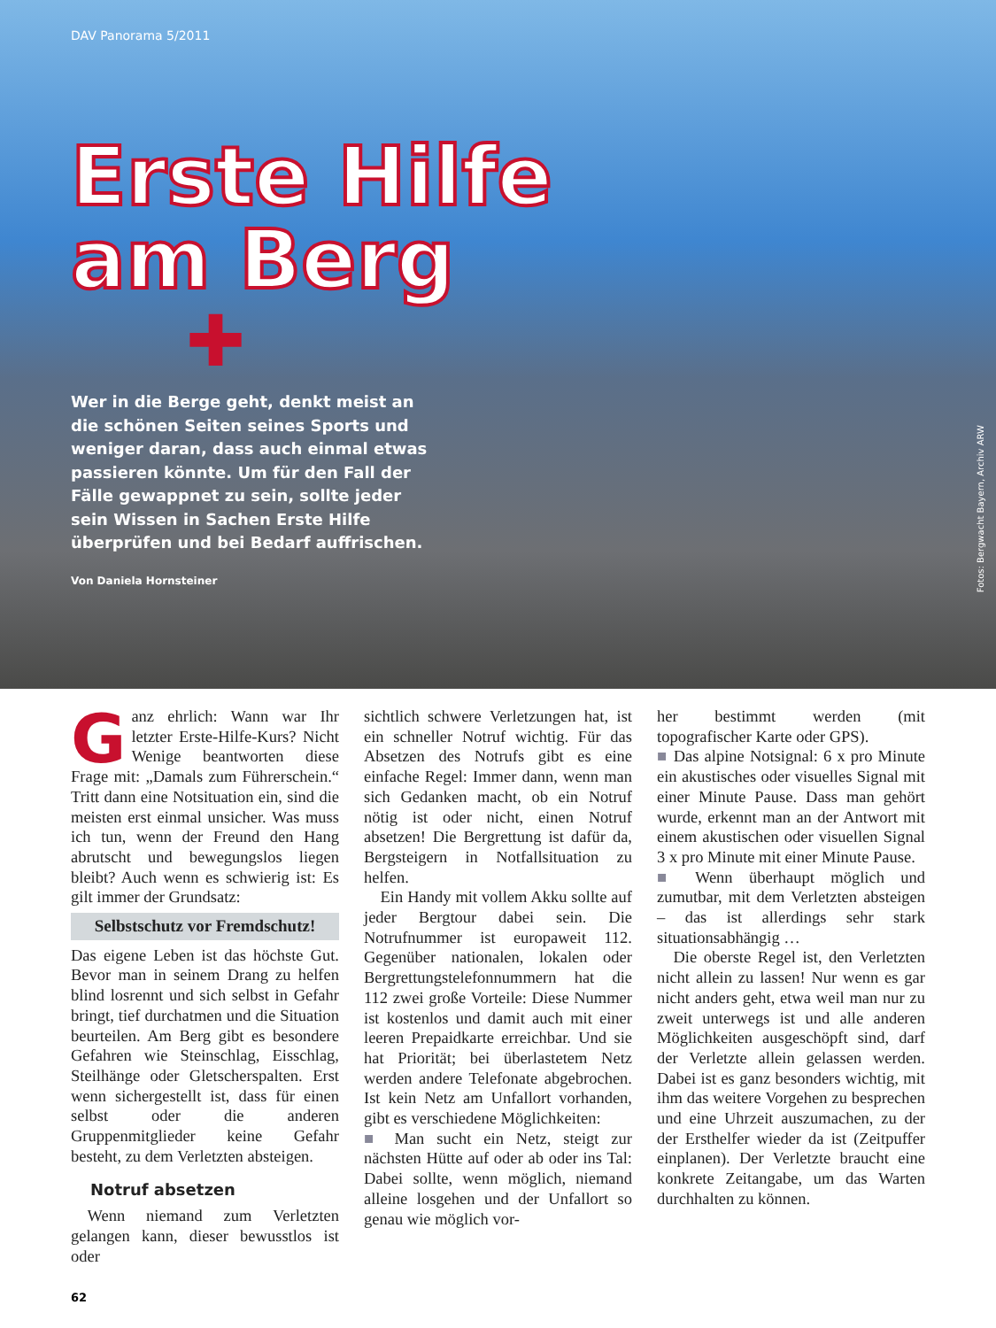DAV Panorama 5/2011
Erste Hilfe
am Berg
✚
Wer in die Berge geht, denkt meist an die schönen Seiten seines Sports und weniger daran, dass auch einmal etwas passieren könnte. Um für den Fall der Fälle gewappnet zu sein, sollte jeder sein Wissen in Sachen Erste Hilfe überprüfen und bei Bedarf auffrischen.
Von Daniela Hornsteiner
Fotos: Bergwacht Bayern, Archiv ARW
Ganz ehrlich: Wann war Ihr letzter Erste-Hilfe-Kurs? Nicht Wenige beantworten diese Frage mit: „Damals zum Führerschein.“ Tritt dann eine Notsituation ein, sind die meisten erst einmal unsicher. Was muss ich tun, wenn der Freund den Hang abrutscht und bewegungslos liegen bleibt? Auch wenn es schwierig ist: Es gilt immer der Grundsatz:
Selbstschutz vor Fremdschutz!
Das eigene Leben ist das höchste Gut. Bevor man in seinem Drang zu helfen blind losrennt und sich selbst in Gefahr bringt, tief durchatmen und die Situation beurteilen. Am Berg gibt es besondere Gefahren wie Steinschlag, Eisschlag, Steilhänge oder Gletscherspalten. Erst wenn sichergestellt ist, dass für einen selbst oder die anderen Gruppenmitglieder keine Gefahr besteht, zu dem Verletzten absteigen.
Notruf absetzen
 Wenn niemand zum Verletzten gelangen kann, dieser bewusstlos ist oder
sichtlich schwere Verletzungen hat, ist ein schneller Notruf wichtig. Für das Absetzen des Notrufs gibt es eine einfache Regel: Immer dann, wenn man sich Gedanken macht, ob ein Notruf nötig ist oder nicht, einen Notruf absetzen! Die Bergrettung ist dafür da, Bergsteigern in Notfallsituation zu helfen.
 Ein Handy mit vollem Akku sollte auf jeder Bergtour dabei sein. Die Notrufnummer ist europaweit 112. Gegenüber nationalen, lokalen oder Bergrettungstelefonnummern hat die 112 zwei große Vorteile: Diese Nummer ist kostenlos und damit auch mit einer leeren Prepaidkarte erreichbar. Und sie hat Priorität; bei überlastetem Netz werden andere Telefonate abgebrochen. Ist kein Netz am Unfallort vorhanden, gibt es verschiedene Möglichkeiten:
■ Man sucht ein Netz, steigt zur nächsten Hütte auf oder ab oder ins Tal: Dabei sollte, wenn möglich, niemand alleine losgehen und der Unfallort so genau wie möglich vor-
her bestimmt werden (mit topografischer Karte oder GPS).
■ Das alpine Notsignal: 6 x pro Minute ein akustisches oder visuelles Signal mit einer Minute Pause. Dass man gehört wurde, erkennt man an der Antwort mit einem akustischen oder visuellen Signal 3 x pro Minute mit einer Minute Pause.
■ Wenn überhaupt möglich und zumutbar, mit dem Verletzten absteigen – das ist allerdings sehr stark situationsabhängig …
 Die oberste Regel ist, den Verletzten nicht allein zu lassen! Nur wenn es gar nicht anders geht, etwa weil man nur zu zweit unterwegs ist und alle anderen Möglichkeiten ausgeschöpft sind, darf der Verletzte allein gelassen werden. Dabei ist es ganz besonders wichtig, mit ihm das weitere Vorgehen zu besprechen und eine Uhrzeit auszumachen, zu der der Ersthelfer wieder da ist (Zeitpuffer einplanen). Der Verletzte braucht eine konkrete Zeitangabe, um das Warten durchhalten zu können.
62